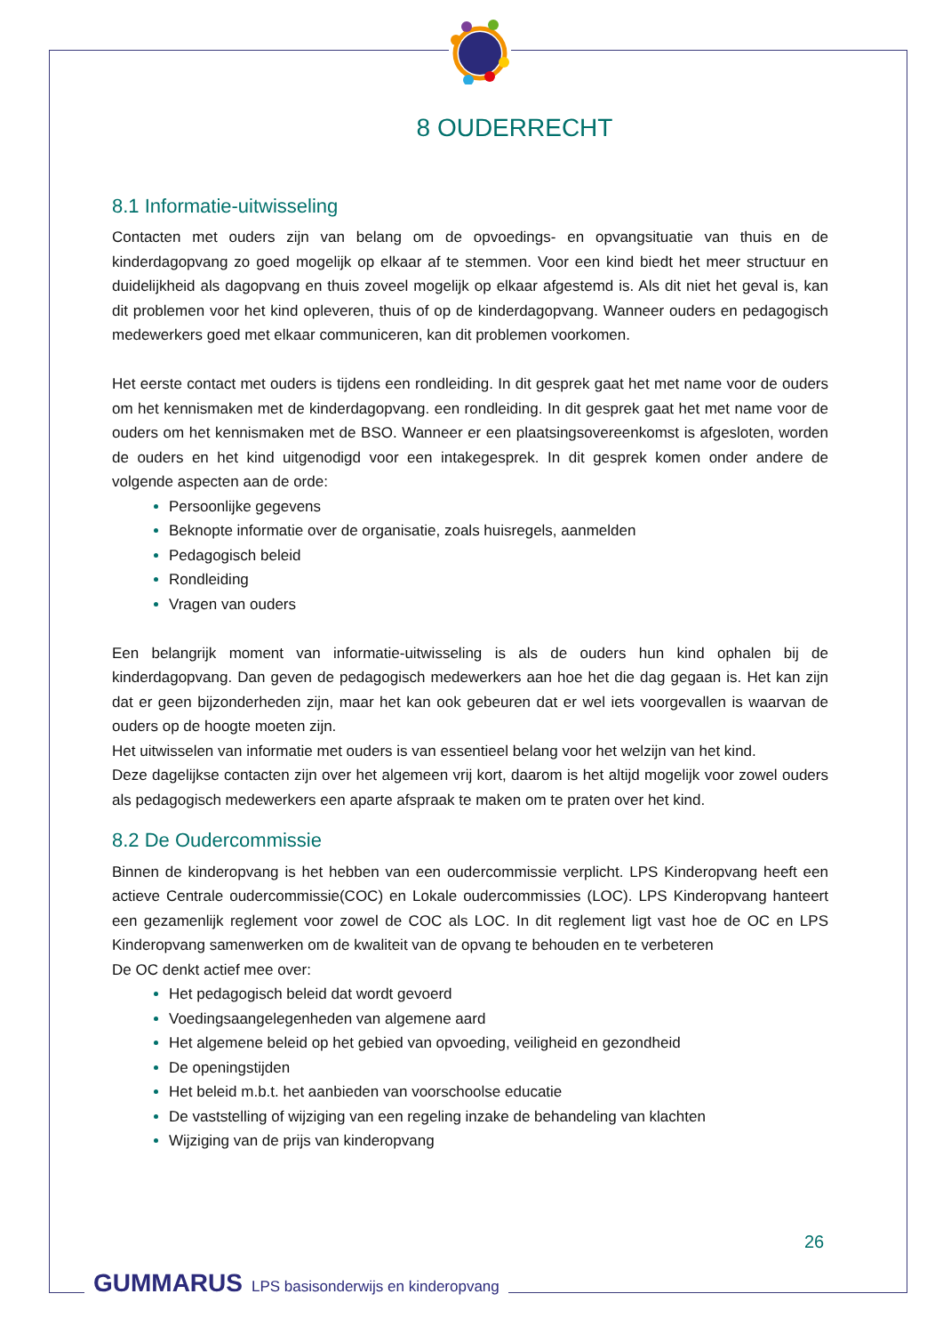8 OUDERRECHT
8.1 Informatie-uitwisseling
Contacten met ouders zijn van belang om de opvoedings- en opvangsituatie van thuis en de kinderdagopvang zo goed mogelijk op elkaar af te stemmen. Voor een kind biedt het meer structuur en duidelijkheid als dagopvang en thuis zoveel mogelijk op elkaar afgestemd is. Als dit niet het geval is, kan dit problemen voor het kind opleveren, thuis of op de kinderdagopvang. Wanneer ouders en pedagogisch medewerkers goed met elkaar communiceren, kan dit problemen voorkomen.
Het eerste contact met ouders is tijdens een rondleiding. In dit gesprek gaat het met name voor de ouders om het kennismaken met de kinderdagopvang. een rondleiding. In dit gesprek gaat het met name voor de ouders om het kennismaken met de BSO. Wanneer er een plaatsingsovereenkomst is afgesloten, worden de ouders en het kind uitgenodigd voor een intakegesprek. In dit gesprek komen onder andere de volgende aspecten aan de orde:
Persoonlijke gegevens
Beknopte informatie over de organisatie, zoals huisregels, aanmelden
Pedagogisch beleid
Rondleiding
Vragen van ouders
Een belangrijk moment van informatie-uitwisseling is als de ouders hun kind ophalen bij de kinderdagopvang. Dan geven de pedagogisch medewerkers aan hoe het die dag gegaan is. Het kan zijn dat er geen bijzonderheden zijn, maar het kan ook gebeuren dat er wel iets voorgevallen is waarvan de ouders op de hoogte moeten zijn.
Het uitwisselen van informatie met ouders is van essentieel belang voor het welzijn van het kind.
Deze dagelijkse contacten zijn over het algemeen vrij kort, daarom is het altijd mogelijk voor zowel ouders als pedagogisch medewerkers een aparte afspraak te maken om te praten over het kind.
8.2 De Oudercommissie
Binnen de kinderopvang is het hebben van een oudercommissie verplicht. LPS Kinderopvang heeft een actieve Centrale oudercommissie(COC) en Lokale oudercommissies (LOC). LPS Kinderopvang hanteert een gezamenlijk reglement voor zowel de COC als LOC. In dit reglement ligt vast hoe de OC en LPS Kinderopvang samenwerken om de kwaliteit van de opvang te behouden en te verbeteren
De OC denkt actief mee over:
Het pedagogisch beleid dat wordt gevoerd
Voedingsaangelegenheden van algemene aard
Het algemene beleid op het gebied van opvoeding, veiligheid en gezondheid
De openingstijden
Het beleid m.b.t. het aanbieden van voorschoolse educatie
De vaststelling of wijziging van een regeling inzake de behandeling van klachten
Wijziging van de prijs van kinderopvang
26
GUMMARUS LPS basisonderwijs en kinderopvang